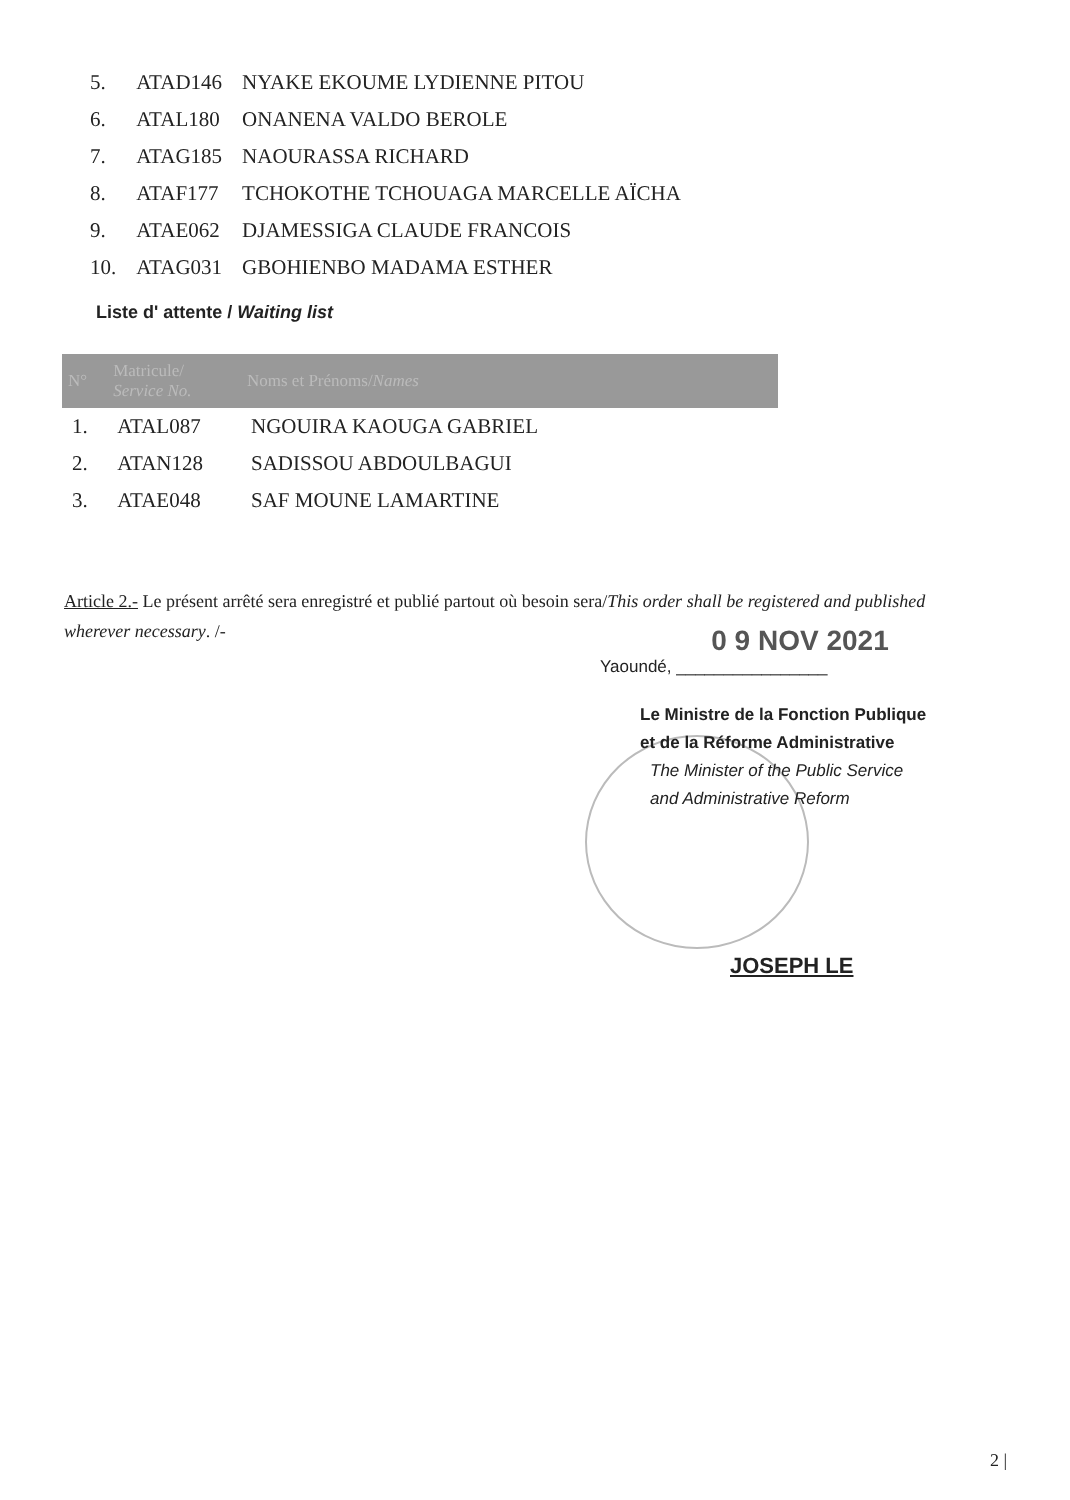| 5. | ATAD146 | NYAKE EKOUME LYDIENNE PITOU |
| 6. | ATAL180 | ONANENA VALDO BEROLE |
| 7. | ATAG185 | NAOURASSA RICHARD |
| 8. | ATAF177 | TCHOKOTHE TCHOUAGA MARCELLE AÏCHA |
| 9. | ATAE062 | DJAMESSIGA CLAUDE FRANCOIS |
| 10. | ATAG031 | GBOHIENBO MADAMA ESTHER |
Liste d' attente / Waiting list
| N° | Matricule/ Service No. | Noms et Prénoms/ Names |
| --- | --- | --- |
| 1. | ATAL087 | NGOUIRA KAOUGA GABRIEL |
| 2. | ATAN128 | SADISSOU ABDOULBAGUI |
| 3. | ATAE048 | SAF MOUNE LAMARTINE |
Article 2.- Le présent arrêté sera enregistré et publié partout où besoin sera/This order shall be registered and published wherever necessary. /-
0 9 NOV 2021
Yaoundé, ________________
Le Ministre de la Fonction Publique
et de la Réforme Administrative
The Minister of the Public Service
and Administrative Reform
JOSEPH LE
2 |